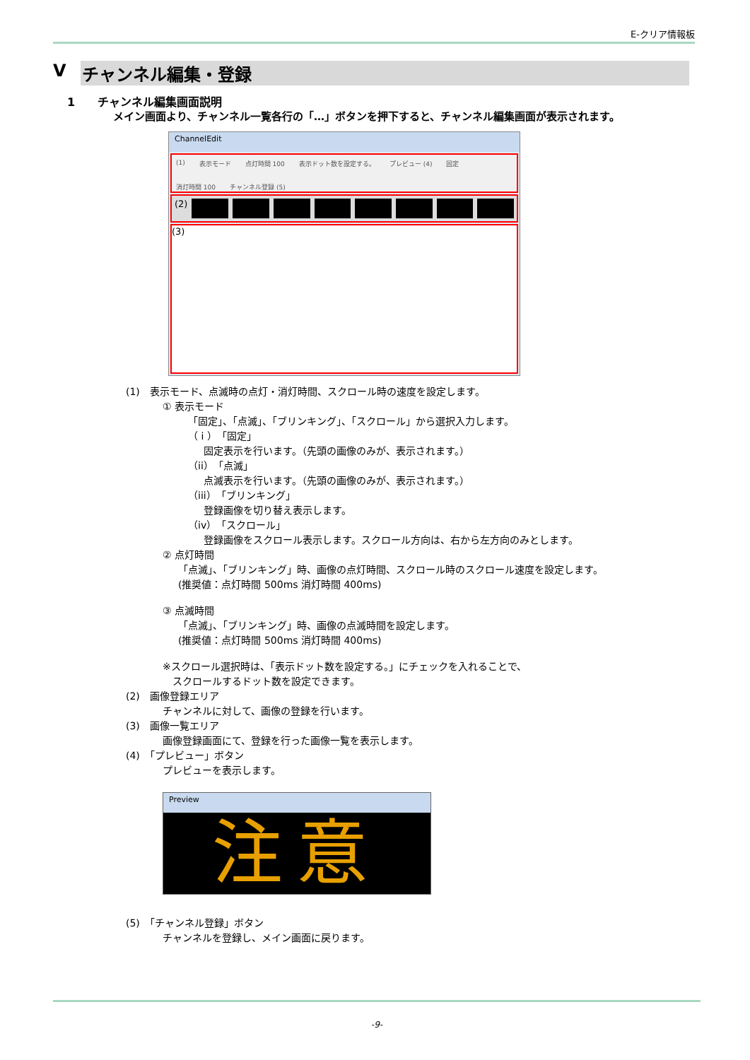E-クリア情報板
Ⅴ チャンネル編集・登録
1　　チャンネル編集画面説明
メイン画面より、チャンネル一覧各行の「…」ボタンを押下すると、チャンネル編集画面が表示されます。
ChannelEdit
(1) 表示モード 点灯時間 100 表示ドット数を設定する。 プレビュー (4) 固定 消灯時間 100 チャンネル登録 (5)
(2)
(3)
(1)　表示モード、点滅時の点灯・消灯時間、スクロール時の速度を設定します。
① 表示モード
「固定」、「点滅」、「ブリンキング」、「スクロール」から選択入力します。
（ i ）「固定」
固定表示を行います。（先頭の画像のみが、表示されます。）
（ii）「点滅」
点滅表示を行います。（先頭の画像のみが、表示されます。）
（iii）「ブリンキング」
登録画像を切り替え表示します。
（iv）「スクロール」
登録画像をスクロール表示します。スクロール方向は、右から左方向のみとします。
② 点灯時間
「点滅」、「ブリンキング」時、画像の点灯時間、スクロール時のスクロール速度を設定します。
(推奨値：点灯時間 500ms 消灯時間 400ms)
③ 点滅時間
「点滅」、「ブリンキング」時、画像の点滅時間を設定します。
(推奨値：点灯時間 500ms 消灯時間 400ms)
※スクロール選択時は、「表示ドット数を設定する。」にチェックを入れることで、
スクロールするドット数を設定できます。
(2)　画像登録エリア
チャンネルに対して、画像の登録を行います。
(3)　画像一覧エリア
画像登録画面にて、登録を行った画像一覧を表示します。
(4)　「プレビュー」ボタン
プレビューを表示します。
Preview
注意
(5)　「チャンネル登録」ボタン
チャンネルを登録し、メイン画面に戻ります。
-9-